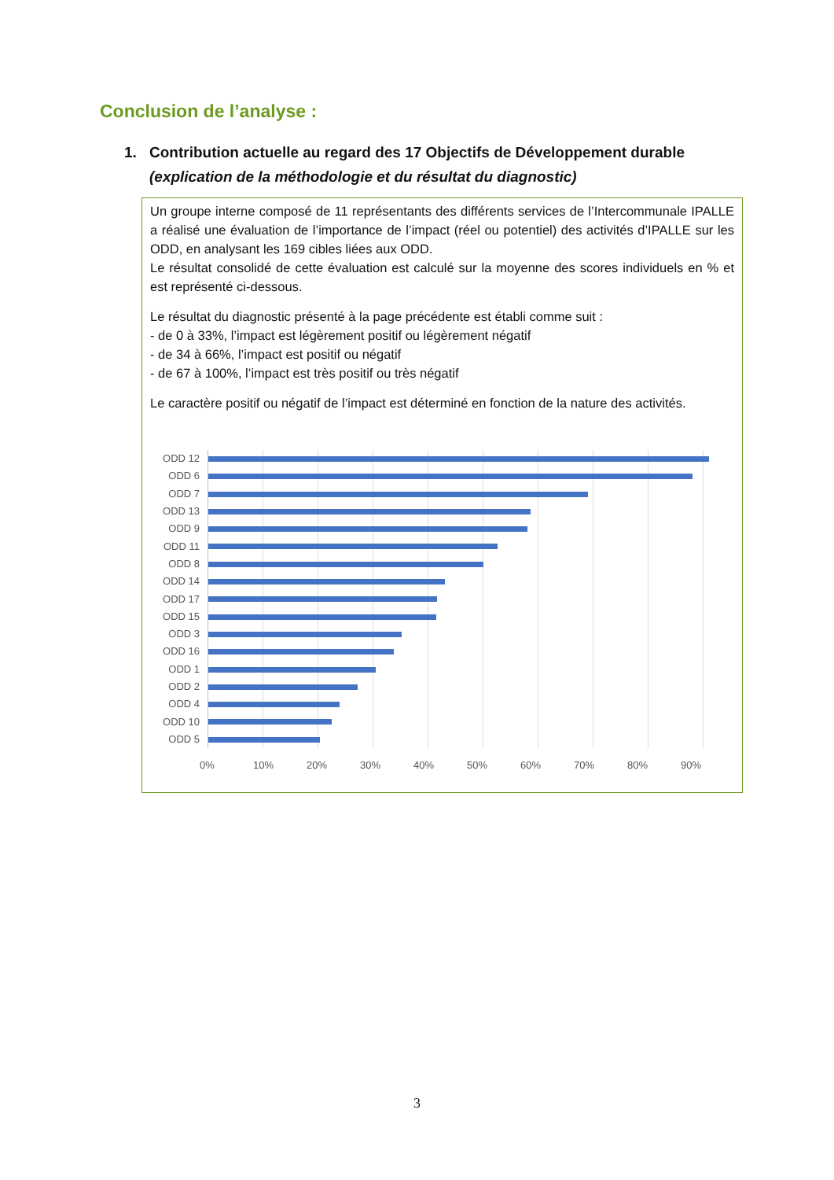Conclusion de l’analyse :
1. Contribution actuelle au regard des 17 Objectifs de Développement durable
(explication de la méthodologie et du résultat du diagnostic)
Un groupe interne composé de 11 représentants des différents services de l’Intercommunale IPALLE a réalisé une évaluation de l’importance de l’impact (réel ou potentiel) des activités d’IPALLE sur les ODD, en analysant les 169 cibles liées aux ODD.
Le résultat consolidé de cette évaluation est calculé sur la moyenne des scores individuels en % et est représenté ci-dessous.
Le résultat du diagnostic présenté à la page précédente est établi comme suit :
- de 0 à 33%, l’impact est légèrement positif ou légèrement négatif
- de 34 à 66%, l’impact est positif ou négatif
- de 67 à 100%, l’impact est très positif ou très négatif
Le caractère positif ou négatif de l’impact est déterminé en fonction de la nature des activités.
ODD 12
ODD 6
ODD 7
ODD 13
ODD 9
ODD 11
ODD 8
ODD 14
ODD 17
ODD 15
ODD 3
ODD 16
ODD 1
ODD 2
ODD 4
ODD 10
ODD 5
0% 10% 20% 30% 40% 50% 60% 70% 80% 90%
3